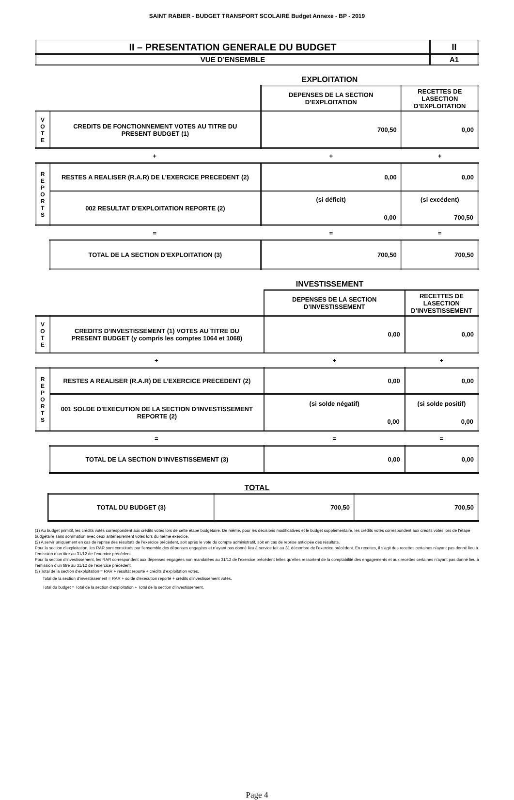SAINT RABIER - BUDGET TRANSPORT SCOLAIRE Budget Annexe - BP - 2019
| II – PRESENTATION GENERALE DU BUDGET | II |
| VUE D’ENSEMBLE | A1 |
EXPLOITATION
| | | DEPENSES DE LA SECTION D’EXPLOITATION | RECETTES DE LASECTION D’EXPLOITATION |
| V O T E | CREDITS DE FONCTIONNEMENT VOTES AU TITRE DU PRESENT BUDGET (1) | 700,50 | 0,00 |
| + | | + | + |
| R E P O R T S | RESTES A REALISER (R.A.R) DE L’EXERCICE PRECEDENT (2) | 0,00 | 0,00 |
| | 002 RESULTAT D’EXPLOITATION REPORTE (2) | (si déficit) 0,00 | (si excédent) 700,50 |
| = | | = | = |
| | TOTAL DE LA SECTION D’EXPLOITATION (3) | 700,50 | 700,50 |
INVESTISSEMENT
| | | DEPENSES DE LA SECTION D’INVESTISSEMENT | RECETTES DE LASECTION D’INVESTISSEMENT |
| V O T E | CREDITS D’INVESTISSEMENT (1) VOTES AU TITRE DU PRESENT BUDGET (y compris les comptes 1064 et 1068) | 0,00 | 0,00 |
| + | | + | + |
| R E P O R T S | RESTES A REALISER (R.A.R) DE L’EXERCICE PRECEDENT (2) | 0,00 | 0,00 |
| | 001 SOLDE D’EXECUTION DE LA SECTION D’INVESTISSEMENT REPORTE (2) | (si solde négatif) 0,00 | (si solde positif) 0,00 |
| = | | = | = |
| | TOTAL DE LA SECTION D’INVESTISSEMENT (3) | 0,00 | 0,00 |
TOTAL
| | TOTAL DU BUDGET (3) | 700,50 | 700,50 |
(1) Au budget primitif, les crédits votés correspondent aux crédits votés lors de cette étape budgétaire. De même, pour les décisions modificatives et le budget supplémentaire, les crédits votés correspondent aux crédits votés lors de l’étape budgétaire sans sommation avec ceux antérieurement votés lors du même exercice.
(2) A servir uniquement en cas de reprise des résultats de l’exercice précédent, soit après le vote du compte administratif, soit en cas de reprise anticipée des résultats.
Pour la section d’exploitation, les RAR sont constitués par l’ensemble des dépenses engagées et n’ayant pas donné lieu à service fait au 31 décembre de l’exercice précédent. En recettes, il s’agit des recettes certaines n’ayant pas donné lieu à l’émission d’un titre au 31/12 de l’exercice précédent.
Pour la section d’investissement, les RAR correspondent aux dépenses engagées non mandatées au 31/12 de l’exercice précédent telles qu’elles ressortent de la comptabilité des engagements et aux recettes certaines n’ayant pas donné lieu à l’émission d’un titre au 31/12 de l’exercice précédent.
(3) Total de la section d’exploitation = RAR + résultat reporté + crédits d’exploitation votés.
Total de la section d’investissement = RAR + solde d’exécution reporté + crédits d’investissement votés.
Total du budget = Total de la section d’exploitation + Total de la section d’investissement.
Page 4